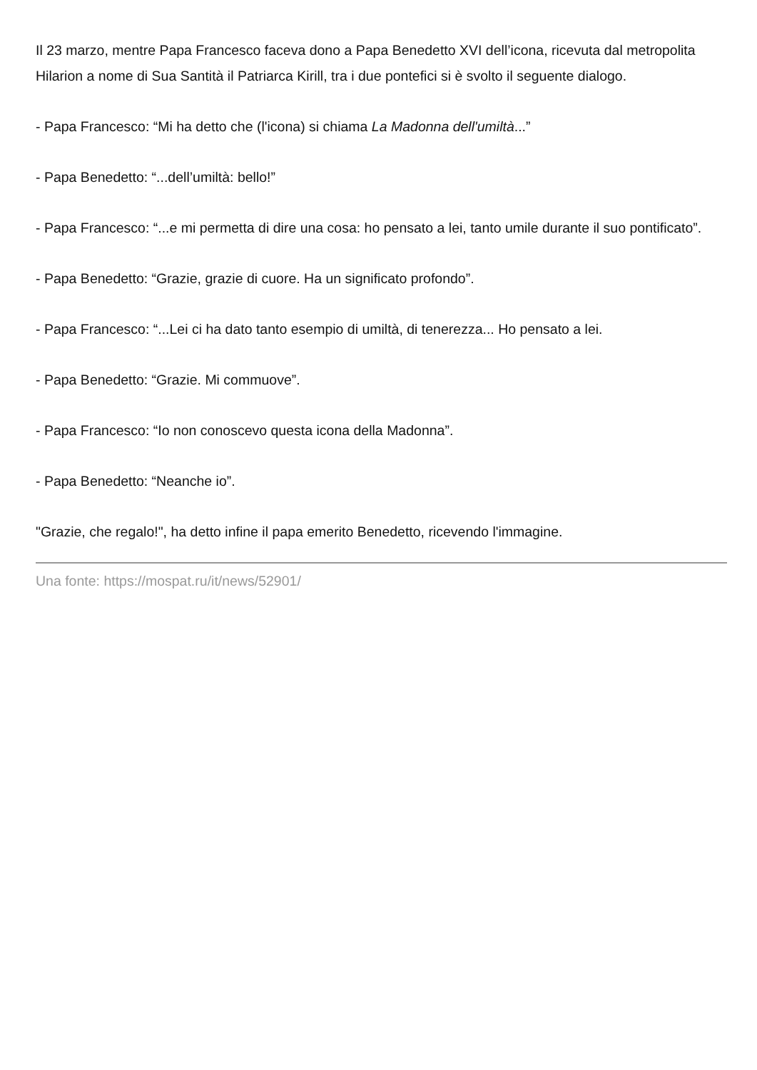Il 23 marzo, mentre Papa Francesco faceva dono a Papa Benedetto XVI dell’icona, ricevuta dal metropolita Hilarion a nome di Sua Santità il Patriarca Kirill, tra i due pontefici si è svolto il seguente dialogo.
- Papa Francesco: “Mi ha detto che (l'icona) si chiama La Madonna dell'umiltà...”
- Papa Benedetto: “...dell’umiltà: bello!”
- Papa Francesco: “...e mi permetta di dire una cosa: ho pensato a lei, tanto umile durante il suo pontificato”.
- Papa Benedetto: “Grazie, grazie di cuore. Ha un significato profondo”.
- Papa Francesco: “...Lei ci ha dato tanto esempio di umiltà, di tenerezza... Ho pensato a lei.
- Papa Benedetto: “Grazie. Mi commuove”.
- Papa Francesco: “Io non conoscevo questa icona della Madonna”.
- Papa Benedetto: “Neanche io”.
"Grazie, che regalo!", ha detto infine il papa emerito Benedetto, ricevendo l'immagine.
Una fonte: https://mospat.ru/it/news/52901/